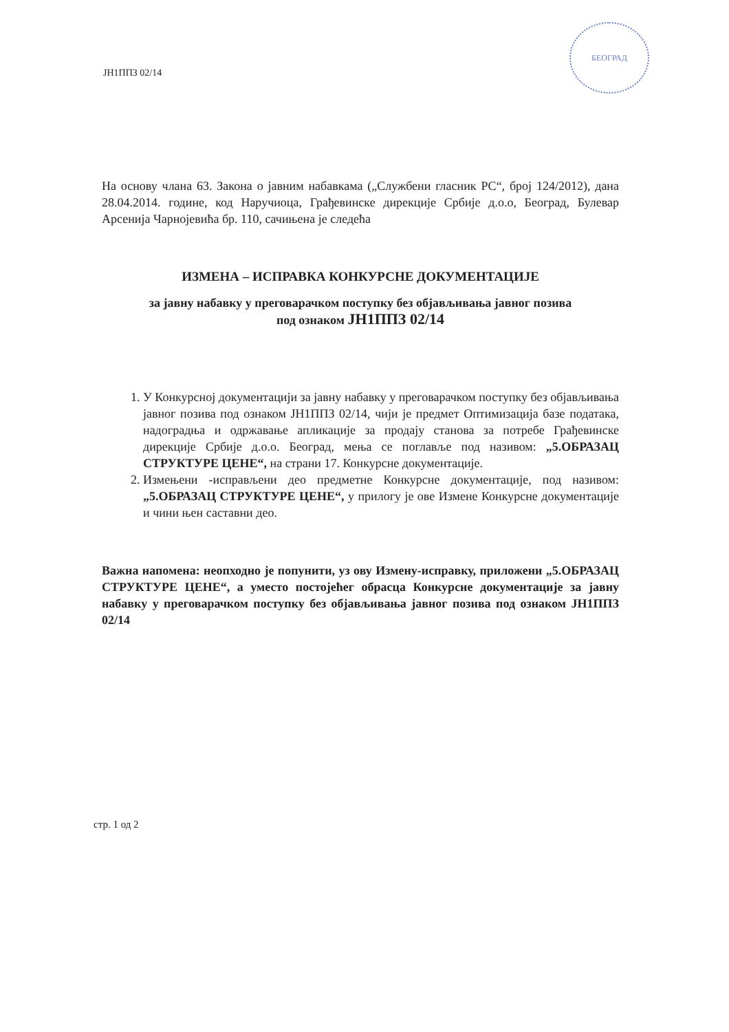ЈН1ППЗ 02/14
БЕОГРАД
На основу члана 63. Закона о јавним набавкама („Службени гласник РС“, број 124/2012), дана 28.04.2014. године, код Наручиоца, Грађевинске дирекције Србије д.о.о, Београд, Булевар Арсенија Чарнојевића бр. 110, сачињена је следећа
ИЗМЕНА – ИСПРАВКА КОНКУРСНЕ ДОКУМЕНТАЦИЈЕ
за јавну набавку у преговарачком поступку без објављивања јавног позива
под ознаком ЈН1ППЗ 02/14
1. У Конкурсној документацији за јавну набавку у преговарачком поступку без објављивања јавног позива под ознаком ЈН1ППЗ 02/14, чији је предмет Оптимизација базе података, надоградња и одржавање апликације за продају станова за потребе Грађевинске дирекције Србије д.о.о. Београд, мења се поглавље под називом: „5.ОБРАЗАЦ СТРУКТУРЕ ЦЕНЕ“, на страни 17. Конкурсне документације.
2. Измењени -исправљени део предметне Конкурсне документације, под називом: „5.ОБРАЗАЦ СТРУКТУРЕ ЦЕНЕ“, у прилогу је ове Измене Конкурсне документације и чини њен саставни део.
Важна напомена: неопходно је попунити, уз ову Измену-исправку, приложени „5.ОБРАЗАЦ СТРУКТУРЕ ЦЕНЕ“, а уместо постојећег обрасца Конкурсне документације за јавну набавку у преговарачком поступку без објављивања јавног позива под ознаком ЈН1ППЗ 02/14
стр. 1 од 2